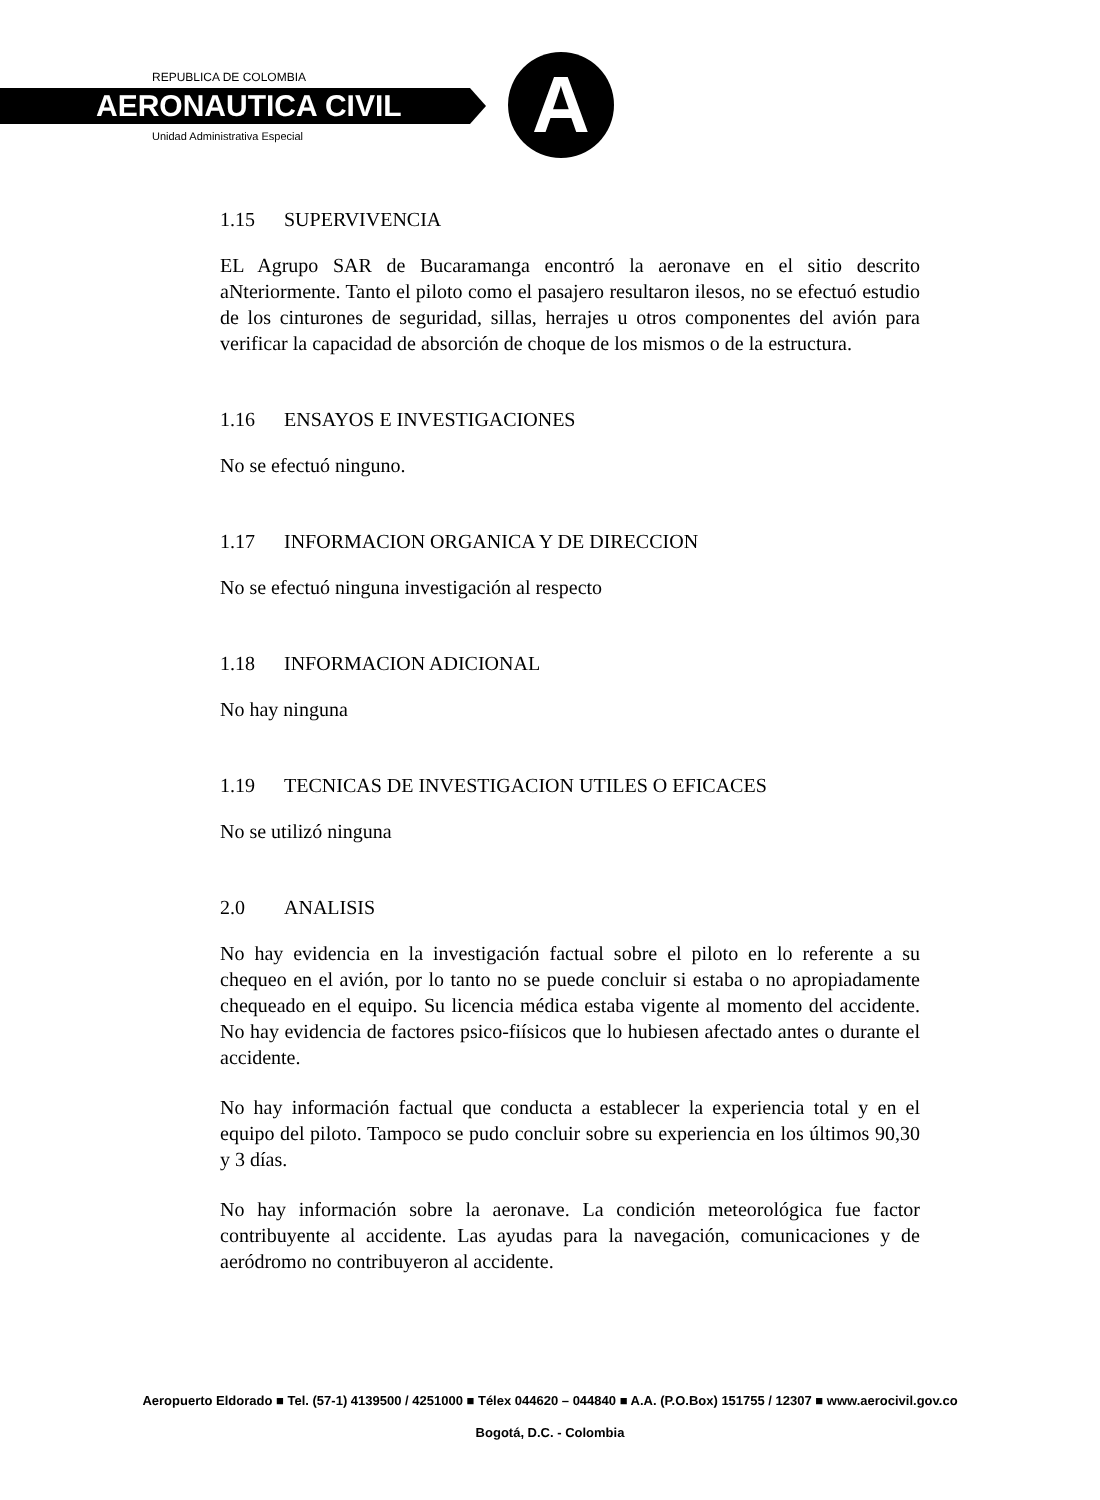REPUBLICA DE COLOMBIA
AERONAUTICA CIVIL
Unidad Administrativa Especial A
1.15 SUPERVIVENCIA
EL Agrupo SAR de Bucaramanga encontró la aeronave en el sitio descrito aNteriormente. Tanto el piloto como el pasajero resultaron ilesos, no se efectuó estudio de los cinturones de seguridad, sillas, herrajes u otros componentes del avión para verificar la capacidad de absorción de choque de los mismos o de la estructura.
1.16 ENSAYOS E INVESTIGACIONES
No se efectuó ninguno.
1.17 INFORMACION ORGANICA Y DE DIRECCION
No se efectuó ninguna investigación al respecto
1.18 INFORMACION ADICIONAL
No hay ninguna
1.19 TECNICAS DE INVESTIGACION UTILES O EFICACES
No se utilizó ninguna
2.0 ANALISIS
No hay evidencia en la investigación factual sobre el piloto en lo referente a su chequeo en el avión, por lo tanto no se puede concluir si estaba o no apropiadamente chequeado en el equipo. Su licencia médica estaba vigente al momento del accidente. No hay evidencia de factores psico-fiísicos que lo hubiesen afectado antes o durante el accidente.
No hay información factual que conducta a establecer la experiencia total y en el equipo del piloto. Tampoco se pudo concluir sobre su experiencia en los últimos 90,30 y 3 días.
No hay información sobre la aeronave. La condición meteorológica fue factor contribuyente al accidente. Las ayudas para la navegación, comunicaciones y de aeródromo no contribuyeron al accidente.
Aeropuerto Eldorado ■ Tel. (57-1) 4139500 / 4251000 ■ Télex 044620 – 044840 ■ A.A. (P.O.Box) 151755 / 12307 ■ www.aerocivil.gov.co
Bogotá, D.C. - Colombia